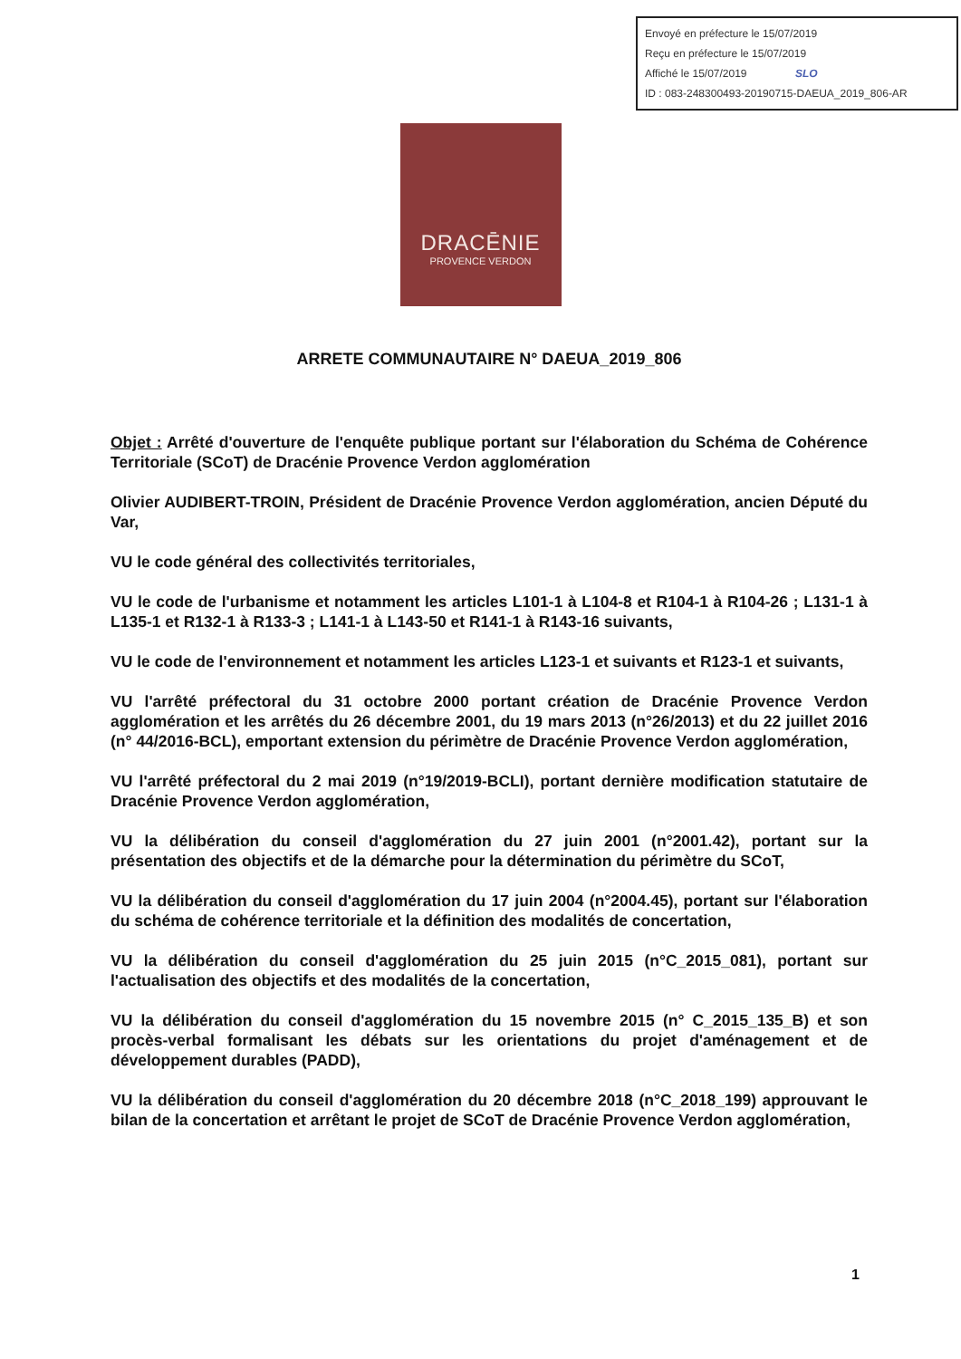Envoyé en préfecture le 15/07/2019
Reçu en préfecture le 15/07/2019
Affiché le 15/07/2019 SLO
ID : 083-248300493-20190715-DAEUA_2019_806-AR
DRACĒNIE
PROVENCE VERDON
ARRETE COMMUNAUTAIRE N° DAEUA_2019_806
Objet : Arrêté d'ouverture de l'enquête publique portant sur l'élaboration du Schéma de Cohérence Territoriale (SCoT) de Dracénie Provence Verdon agglomération
Olivier AUDIBERT-TROIN, Président de Dracénie Provence Verdon agglomération, ancien Député du Var,
VU le code général des collectivités territoriales,
VU le code de l'urbanisme et notamment les articles L101-1 à L104-8 et R104-1 à R104-26 ; L131-1 à L135-1 et R132-1 à R133-3 ; L141-1 à L143-50 et R141-1 à R143-16 suivants,
VU le code de l'environnement et notamment les articles L123-1 et suivants et R123-1 et suivants,
VU l'arrêté préfectoral du 31 octobre 2000 portant création de Dracénie Provence Verdon agglomération et les arrêtés du 26 décembre 2001, du 19 mars 2013 (n°26/2013) et du 22 juillet 2016 (n° 44/2016-BCL), emportant extension du périmètre de Dracénie Provence Verdon agglomération,
VU l'arrêté préfectoral du 2 mai 2019 (n°19/2019-BCLI), portant dernière modification statutaire de Dracénie Provence Verdon agglomération,
VU la délibération du conseil d'agglomération du 27 juin 2001 (n°2001.42), portant sur la présentation des objectifs et de la démarche pour la détermination du périmètre du SCoT,
VU la délibération du conseil d'agglomération du 17 juin 2004 (n°2004.45), portant sur l'élaboration du schéma de cohérence territoriale et la définition des modalités de concertation,
VU la délibération du conseil d'agglomération du 25 juin 2015 (n°C_2015_081), portant sur l'actualisation des objectifs et des modalités de la concertation,
VU la délibération du conseil d'agglomération du 15 novembre 2015 (n° C_2015_135_B) et son procès-verbal formalisant les débats sur les orientations du projet d'aménagement et de développement durables (PADD),
VU la délibération du conseil d'agglomération du 20 décembre 2018 (n°C_2018_199) approuvant le bilan de la concertation et arrêtant le projet de SCoT de Dracénie Provence Verdon agglomération,
1